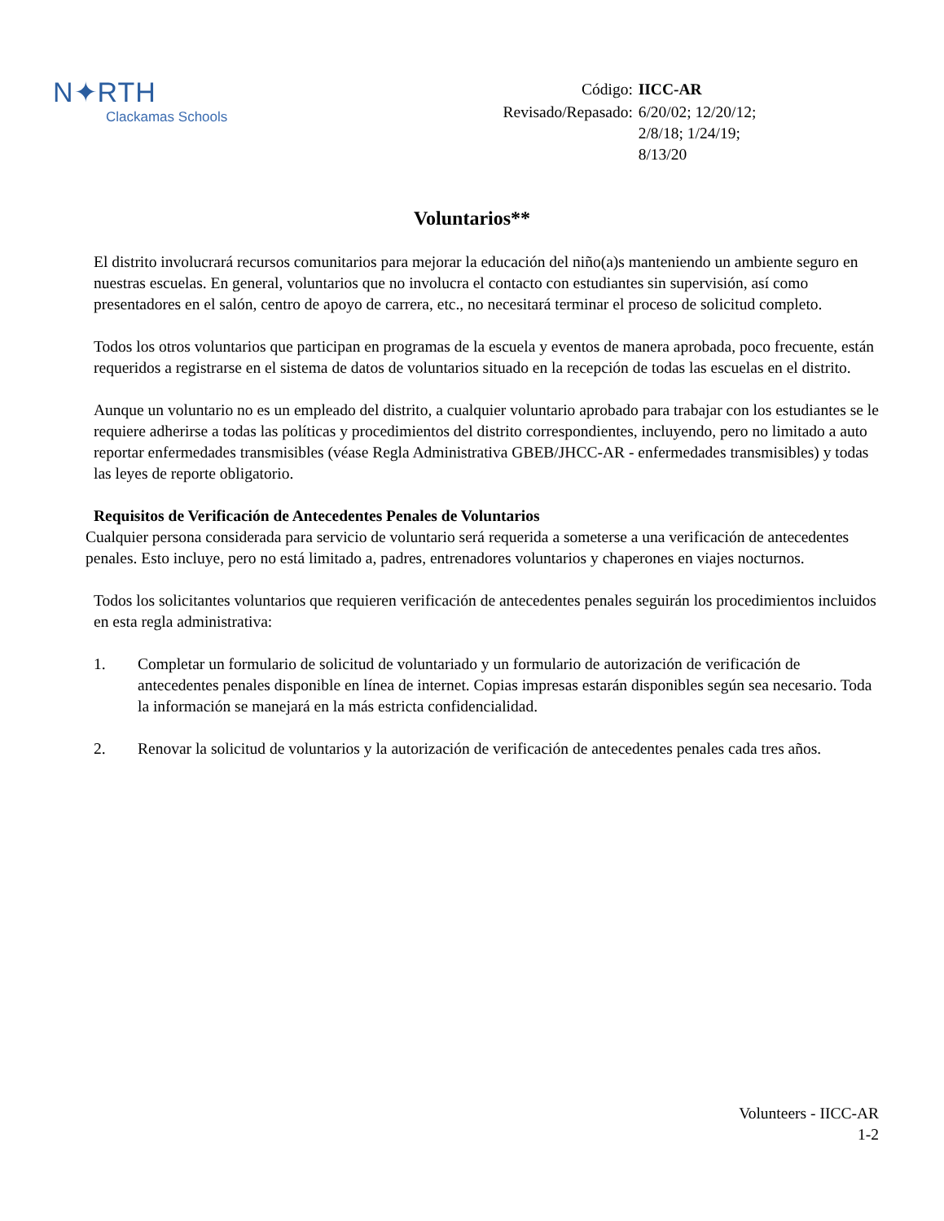N✦RTH
Clackamas Schools
| Código: | IICC-AR |
| Revisado/Repasado: | 6/20/02; 12/20/12; 2/8/18; 1/24/19; 8/13/20 |
Voluntarios**
El distrito involucrará recursos comunitarios para mejorar la educación del niño(a)s manteniendo un ambiente seguro en nuestras escuelas. En general, voluntarios que no involucra el contacto con estudiantes sin supervisión, así como presentadores en el salón, centro de apoyo de carrera, etc., no necesitará terminar el proceso de solicitud completo.
Todos los otros voluntarios que participan en programas de la escuela y eventos de manera aprobada, poco frecuente, están requeridos a registrarse en el sistema de datos de voluntarios situado en la recepción de todas las escuelas en el distrito.
Aunque un voluntario no es un empleado del distrito, a cualquier voluntario aprobado para trabajar con los estudiantes se le requiere adherirse a todas las políticas y procedimientos del distrito correspondientes, incluyendo, pero no limitado a auto reportar enfermedades transmisibles (véase Regla Administrativa GBEB/JHCC-AR - enfermedades transmisibles) y todas las leyes de reporte obligatorio.
Requisitos de Verificación de Antecedentes Penales de Voluntarios
Cualquier persona considerada para servicio de voluntario será requerida a someterse a una verificación de antecedentes penales. Esto incluye, pero no está limitado a, padres, entrenadores voluntarios y chaperones en viajes nocturnos.
Todos los solicitantes voluntarios que requieren verificación de antecedentes penales seguirán los procedimientos incluidos en esta regla administrativa:
1. Completar un formulario de solicitud de voluntariado y un formulario de autorización de verificación de antecedentes penales disponible en línea de internet. Copias impresas estarán disponibles según sea necesario. Toda la información se manejará en la más estricta confidencialidad.
2. Renovar la solicitud de voluntarios y la autorización de verificación de antecedentes penales cada tres años.
Volunteers - IICC-AR
1-2